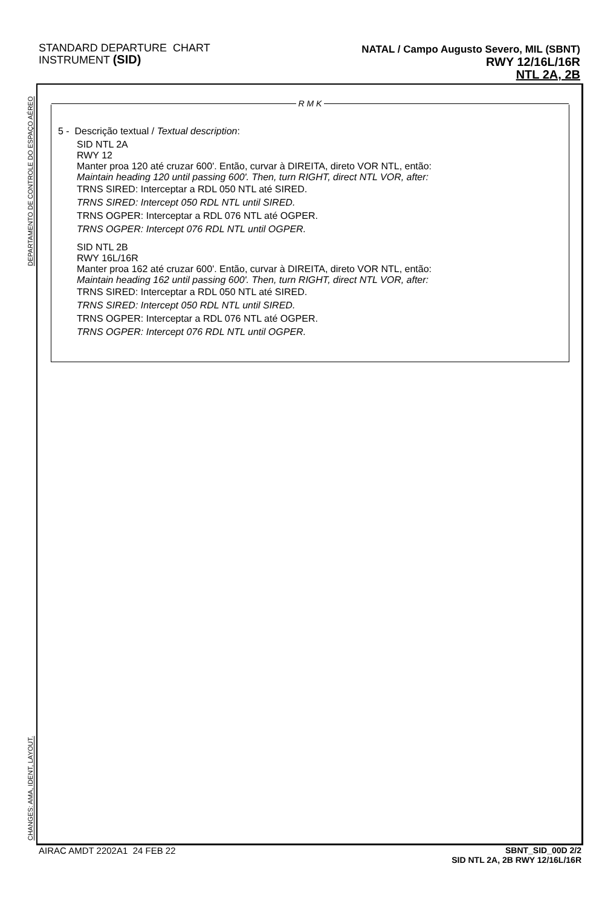STANDARD DEPARTURE CHART
INSTRUMENT (SID)
NATAL / Campo Augusto Severo, MIL (SBNT)
RWY 12/16L/16R
NTL 2A, 2B
DEPARTAMENTO DE CONTROLE DO ESPAÇO AÉREO
CHANGES: AMA, IDENT, LAYOUT.
R M K
5 - Descrição textual / Textual description:
SID NTL 2A
RWY 12
Manter proa 120 até cruzar 600'. Então, curvar à DIREITA, direto VOR NTL, então:
Maintain heading 120 until passing 600'. Then, turn RIGHT, direct NTL VOR, after:
TRNS SIRED: Interceptar a RDL 050 NTL até SIRED.
TRNS SIRED: Intercept 050 RDL NTL until SIRED.
TRNS OGPER: Interceptar a RDL 076 NTL até OGPER.
TRNS OGPER: Intercept 076 RDL NTL until OGPER.
SID NTL 2B
RWY 16L/16R
Manter proa 162 até cruzar 600'. Então, curvar à DIREITA, direto VOR NTL, então:
Maintain heading 162 until passing 600'. Then, turn RIGHT, direct NTL VOR, after:
TRNS SIRED: Interceptar a RDL 050 NTL até SIRED.
TRNS SIRED: Intercept 050 RDL NTL until SIRED.
TRNS OGPER: Interceptar a RDL 076 NTL até OGPER.
TRNS OGPER: Intercept 076 RDL NTL until OGPER.
AIRAC AMDT 2202A1 24 FEB 22
SBNT_SID_00D 2/2
SID NTL 2A, 2B RWY 12/16L/16R